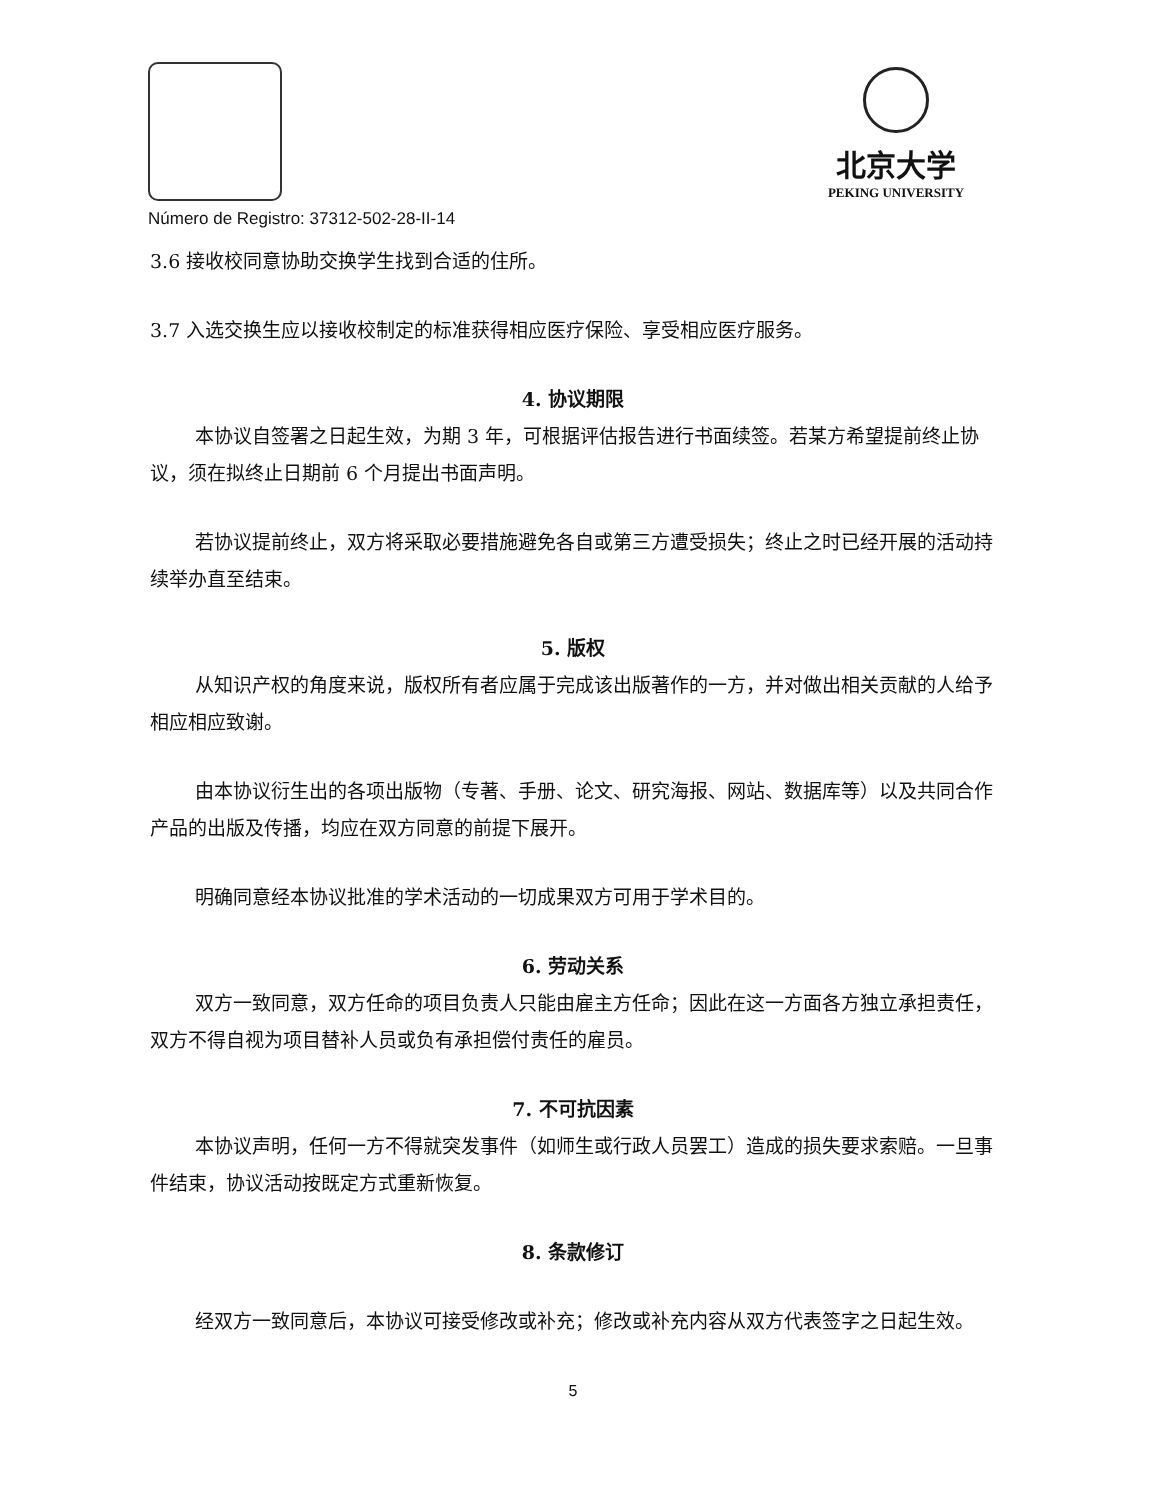Número de Registro: 37312-502-28-II-14
北京大学
PEKING UNIVERSITY
3.6 接收校同意协助交换学生找到合适的住所。
3.7 入选交换生应以接收校制定的标准获得相应医疗保险、享受相应医疗服务。
4. 协议期限
本协议自签署之日起生效，为期 3 年，可根据评估报告进行书面续签。若某方希望提前终止协议，须在拟终止日期前 6 个月提出书面声明。
若协议提前终止，双方将采取必要措施避免各自或第三方遭受损失；终止之时已经开展的活动持续举办直至结束。
5. 版权
从知识产权的角度来说，版权所有者应属于完成该出版著作的一方，并对做出相关贡献的人给予相应相应致谢。
由本协议衍生出的各项出版物（专著、手册、论文、研究海报、网站、数据库等）以及共同合作产品的出版及传播，均应在双方同意的前提下展开。
明确同意经本协议批准的学术活动的一切成果双方可用于学术目的。
6. 劳动关系
双方一致同意，双方任命的项目负责人只能由雇主方任命；因此在这一方面各方独立承担责任，双方不得自视为项目替补人员或负有承担偿付责任的雇员。
7. 不可抗因素
本协议声明，任何一方不得就突发事件（如师生或行政人员罢工）造成的损失要求索赔。一旦事件结束，协议活动按既定方式重新恢复。
8. 条款修订
经双方一致同意后，本协议可接受修改或补充；修改或补充内容从双方代表签字之日起生效。
5